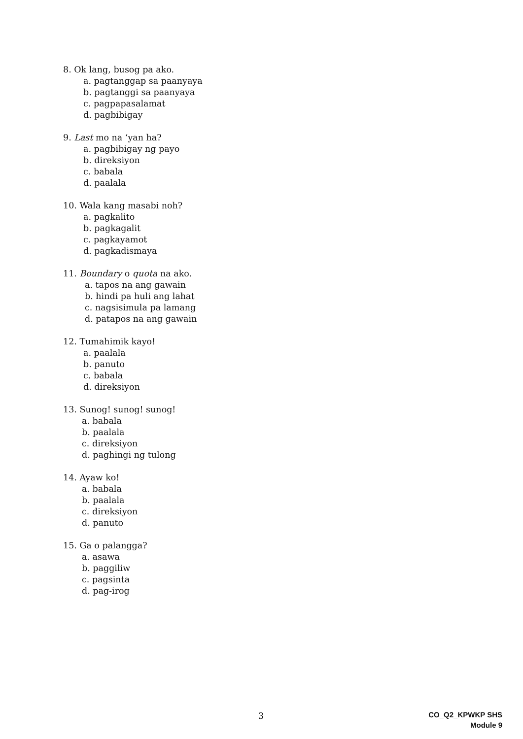8. Ok lang, busog pa ako.
a. pagtanggap sa paanyaya
b. pagtanggi sa paanyaya
c. pagpapasalamat
d. pagbibigay
9. Last mo na ‘yan ha?
a. pagbibigay ng payo
b. direksiyon
c. babala
d. paalala
10. Wala kang masabi noh?
a. pagkalito
b. pagkagalit
c. pagkayamot
d. pagkadismaya
11. Boundary o quota na ako.
a. tapos na ang gawain
b. hindi pa huli ang lahat
c. nagsisimula pa lamang
d. patapos na ang gawain
12. Tumahimik kayo!
a. paalala
b. panuto
c. babala
d. direksiyon
13. Sunog! sunog! sunog!
a. babala
b. paalala
c. direksiyon
d. paghingi ng tulong
14. Ayaw ko!
a. babala
b. paalala
c. direksiyon
d. panuto
15. Ga o palangga?
a. asawa
b. paggiliw
c. pagsinta
d. pag-irog
3
CO_Q2_KPWKP SHS
Module 9